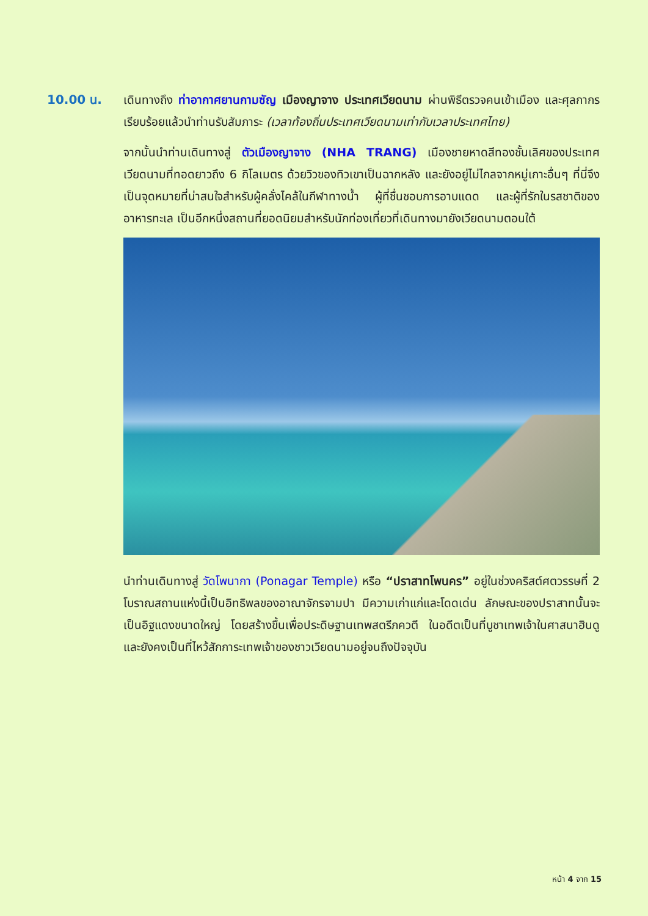10.00 น. เดินทางถึง ท่าอากาศยานกามซัญ เมืองญาจาง ประเทศเวียดนาม ผ่านพิธีตรวจคนเข้าเมือง และศุลกากรเรียบร้อยแล้วนำท่านรับสัมภาระ (เวลาท้องถิ่นประเทศเวียดนามเท่ากับเวลาประเทศไทย)
จากนั้นนำท่านเดินทางสู่ ตัวเมืองญาจาง (NHA TRANG) เมืองชายหาดสีทองชั้นเลิศของประเทศเวียดนามที่ทอดยาวถึง 6 กิโลเมตร ด้วยวิวของทิวเขาเป็นฉากหลัง และยังอยู่ไม่ไกลจากหมู่เกาะอื่นๆ ที่นี่จึงเป็นจุดหมายที่น่าสนใจสำหรับผู้คลั่งไคล้ในกีฬาทางน้ำ ผู้ที่ชื่นชอบการอาบแดด และผู้ที่รักในรสชาติของอาหารทะเล เป็นอีกหนึ่งสถานที่ยอดนิยมสำหรับนักท่องเที่ยวที่เดินทางมายังเวียดนามตอนใต้
นำท่านเดินทางสู่ วัดโพนากา (Ponagar Temple) หรือ “ปราสาทโพนคร” อยู่ในช่วงคริสต์ศตวรรษที่ 2 โบราณสถานแห่งนี้เป็นอิทธิพลของอาณาจักรจามปา มีความเก่าแก่และโดดเด่น ลักษณะของปราสาทนั้นจะเป็นอิฐแดงขนาดใหญ่ โดยสร้างขึ้นเพื่อประดิษฐานเทพสตรีภควตี ในอดีตเป็นที่บูชาเทพเจ้าในศาสนาฮินดู และยังคงเป็นที่ไหว้สักการะเทพเจ้าของชาวเวียดนามอยู่จนถึงปัจจุบัน
หน้า 4 จาก 15